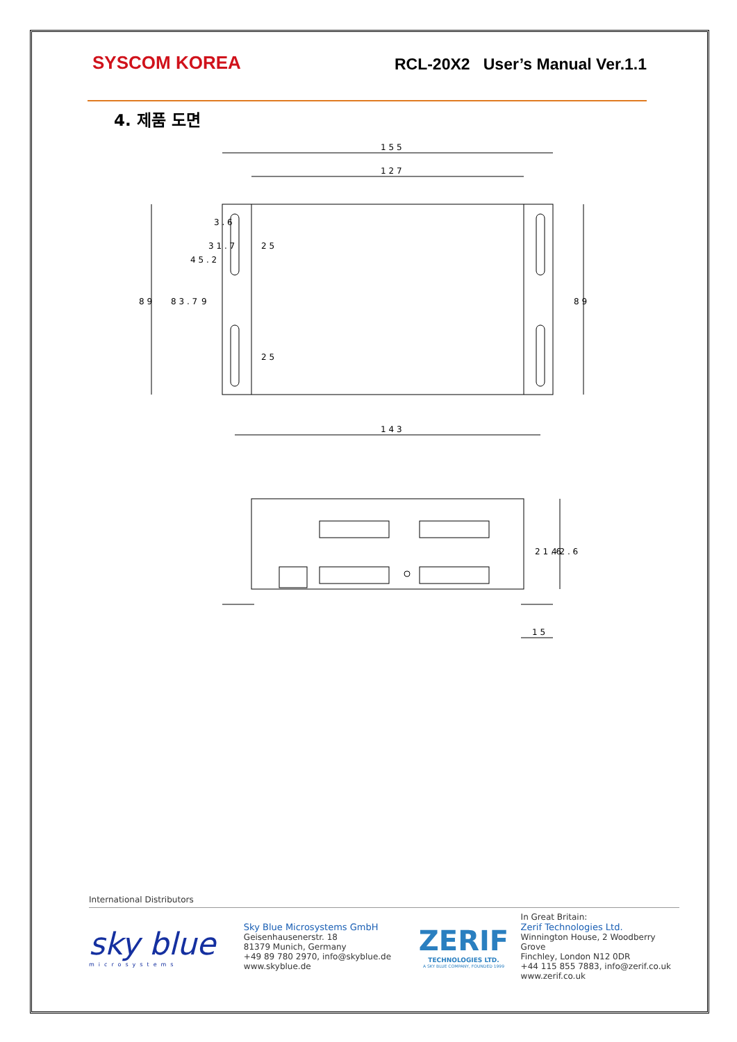SYSCOM KOREA
RCL-20X2 User’s Manual Ver.1.1
4. 제품 도면
1 5 5
1 2 7
1 4 3
8 9
8 3 . 7
4 5 . 2
3 1 . 7
3 . 6
2 5
2 5
9
8 9
2 1 . 6
4 2 . 6
1 5
International Distributors
sky blue
microsystems
Sky Blue Microsystems GmbH
Geisenhausenerstr. 18
81379 Munich, Germany
+49 89 780 2970, info@skyblue.de
www.skyblue.de
ZERIF
TECHNOLOGIES LTD.
A SKY BLUE COMPANY, FOUNDED 1999
In Great Britain:
Zerif Technologies Ltd.
Winnington House, 2 Woodberry Grove
Finchley, London N12 0DR
+44 115 855 7883, info@zerif.co.uk
www.zerif.co.uk